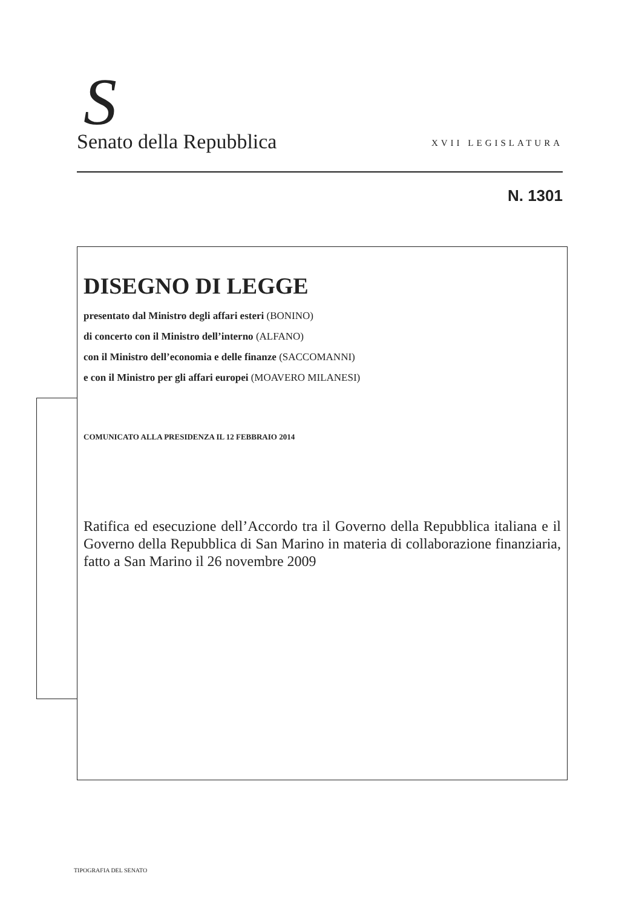S
Senato della Repubblica XVII LEGISLATURA
N. 1301
DISEGNO DI LEGGE
presentato dal Ministro degli affari esteri (BONINO)
di concerto con il Ministro dell’interno (ALFANO)
con il Ministro dell’economia e delle finanze (SACCOMANNI)
e con il Ministro per gli affari europei (MOAVERO MILANESI)
COMUNICATO ALLA PRESIDENZA IL 12 FEBBRAIO 2014
Ratifica ed esecuzione dell’Accordo tra il Governo della Repubblica italiana e il Governo della Repubblica di San Marino in materia di collaborazione finanziaria, fatto a San Marino il 26 novembre 2009
TIPOGRAFIA DEL SENATO